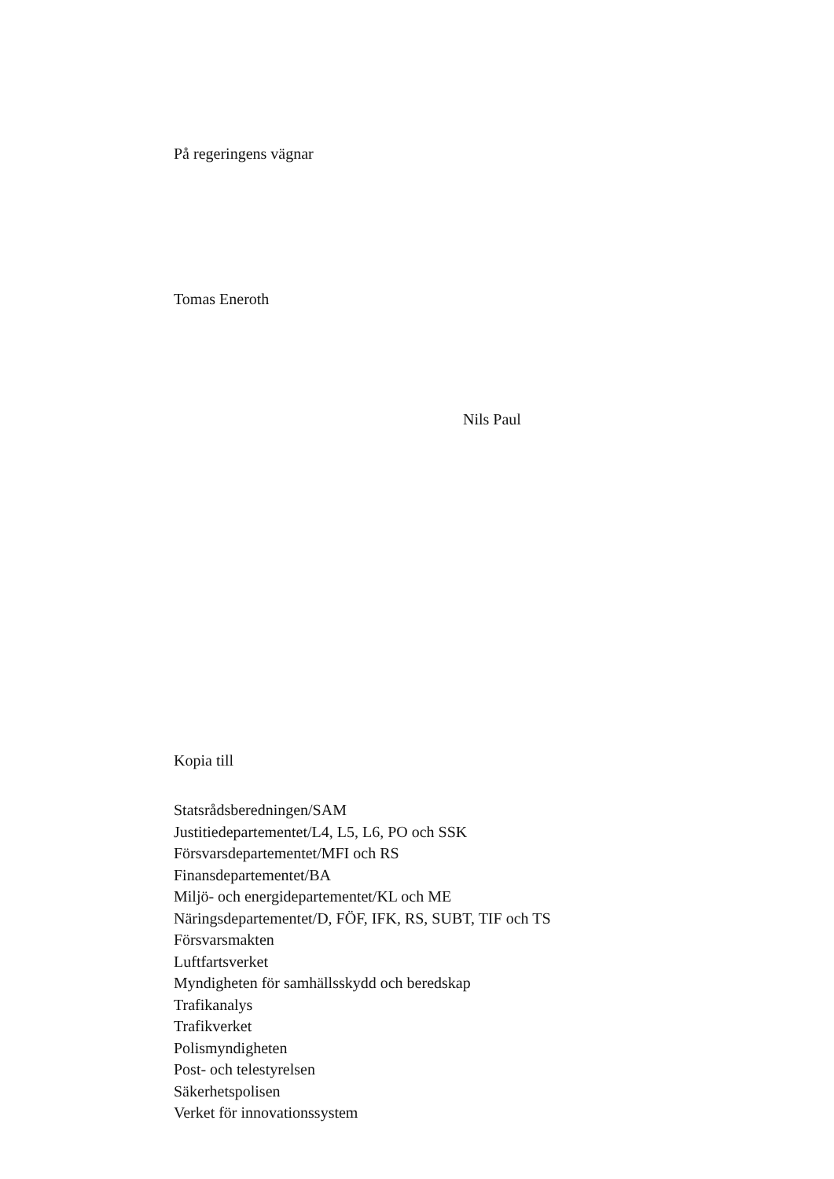På regeringens vägnar
Tomas Eneroth
Nils Paul
Kopia till
Statsrådsberedningen/SAM
Justitiedepartementet/L4, L5, L6, PO och SSK
Försvarsdepartementet/MFI och RS
Finansdepartementet/BA
Miljö- och energidepartementet/KL och ME
Näringsdepartementet/D, FÖF, IFK, RS, SUBT, TIF och TS
Försvarsmakten
Luftfartsverket
Myndigheten för samhällsskydd och beredskap
Trafikanalys
Trafikverket
Polismyndigheten
Post- och telestyrelsen
Säkerhetspolisen
Verket för innovationssystem